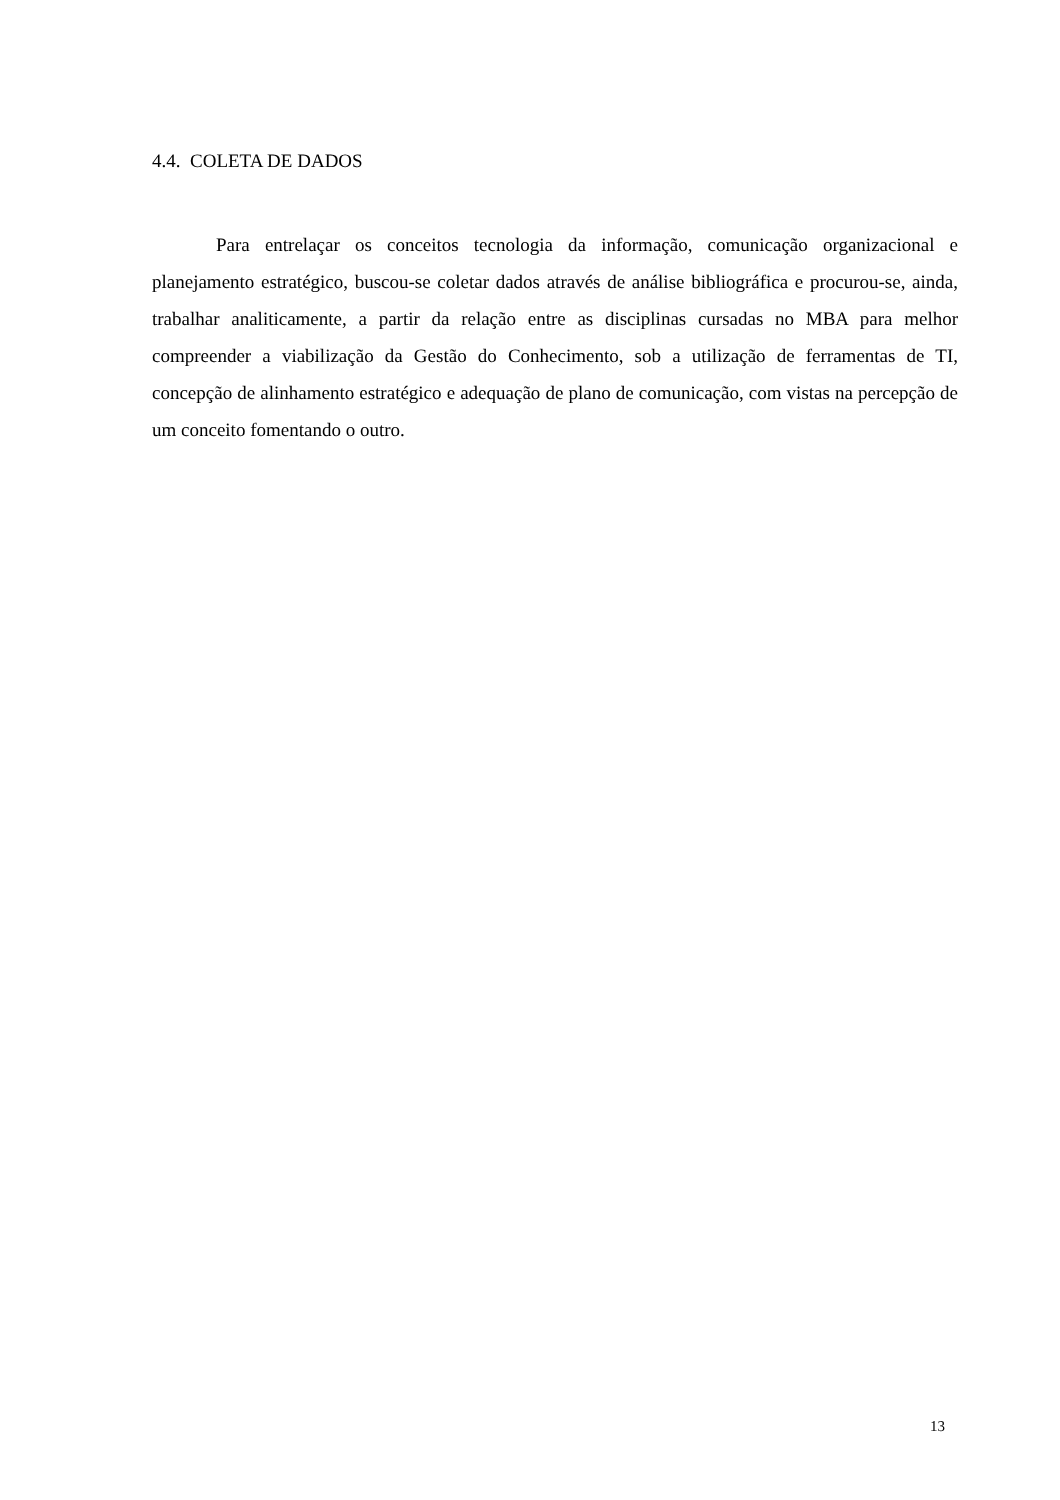4.4. COLETA DE DADOS
Para entrelaçar os conceitos tecnologia da informação, comunicação organizacional e planejamento estratégico, buscou-se coletar dados através de análise bibliográfica e procurou-se, ainda, trabalhar analiticamente, a partir da relação entre as disciplinas cursadas no MBA para melhor compreender a viabilização da Gestão do Conhecimento, sob a utilização de ferramentas de TI, concepção de alinhamento estratégico e adequação de plano de comunicação, com vistas na percepção de um conceito fomentando o outro.
13